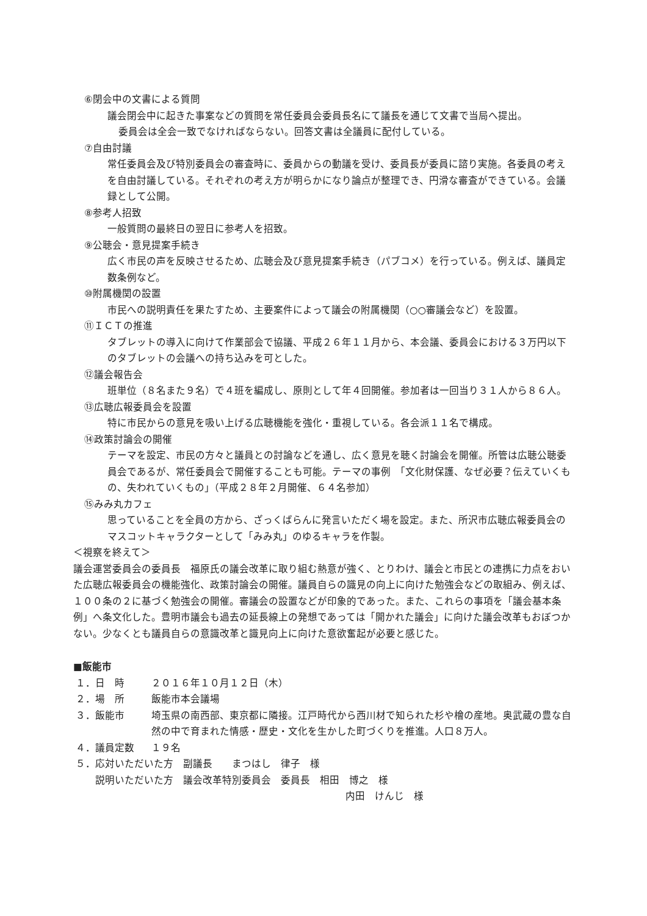⑥閉会中の文書による質問
議会閉会中に起きた事案などの質問を常任委員会委員長名にて議長を通じて文書で当局へ提出。
委員会は全会一致でなければならない。回答文書は全議員に配付している。
⑦自由討議
常任委員会及び特別委員会の審査時に、委員からの動議を受け、委員長が委員に諮り実施。各委員の考えを自由討議している。それぞれの考え方が明らかになり論点が整理でき、円滑な審査ができている。会議録として公開。
⑧参考人招致
一般質問の最終日の翌日に参考人を招致。
⑨公聴会・意見提案手続き
広く市民の声を反映させるため、広聴会及び意見提案手続き（パブコメ）を行っている。例えば、議員定数条例など。
⑩附属機関の設置
市民への説明責任を果たすため、主要案件によって議会の附属機関（○○審議会など）を設置。
⑪ＩＣＴの推進
タブレットの導入に向けて作業部会で協議、平成２６年１１月から、本会議、委員会における３万円以下のタブレットの会議への持ち込みを可とした。
⑫議会報告会
班単位（８名また９名）で４班を編成し、原則として年４回開催。参加者は一回当り３１人から８６人。
⑬広聴広報委員会を設置
特に市民からの意見を吸い上げる広聴機能を強化・重視している。各会派１１名で構成。
⑭政策討論会の開催
テーマを設定、市民の方々と議員との討論などを通し、広く意見を聴く討論会を開催。所管は広聴公聴委員会であるが、常任委員会で開催することも可能。テーマの事例　「文化財保護、なぜ必要？伝えていくもの、失われていくもの」（平成２８年２月開催、６４名参加）
⑮みみ丸カフェ
思っていることを全員の方から、ざっくばらんに発言いただく場を設定。また、所沢市広聴広報委員会のマスコットキャラクターとして「みみ丸」のゆるキャラを作製。
＜視察を終えて＞
議会運営委員会の委員長　福原氏の議会改革に取り組む熱意が強く、とりわけ、議会と市民との連携に力点をおいた広聴広報委員会の機能強化、政策討論会の開催。議員自らの識見の向上に向けた勉強会などの取組み、例えば、１００条の２に基づく勉強会の開催。審議会の設置などが印象的であった。また、これらの事項を「議会基本条例」へ条文化した。豊明市議会も過去の延長線上の発想であっては「開かれた議会」に向けた議会改革もおぼつかない。少なくとも議員自らの意識改革と識見向上に向けた意欲奮起が必要と感じた。
■飯能市
１．日　時 ２０１６年１０月１２日（木）
２．場　所 飯能市本会議場
３．飯能市 埼玉県の南西部、東京都に隣接。江戸時代から西川材で知られた杉や檜の産地。奥武蔵の豊な自然の中で育まれた情感・歴史・文化を生かした町づくりを推進。人口８万人。
４．議員定数 １９名
５．応対いただいた方　副議長　　まつはし　律子　様
説明いただいた方　議会改革特別委員会　委員長　相田　博之　様
内田　けんじ　様